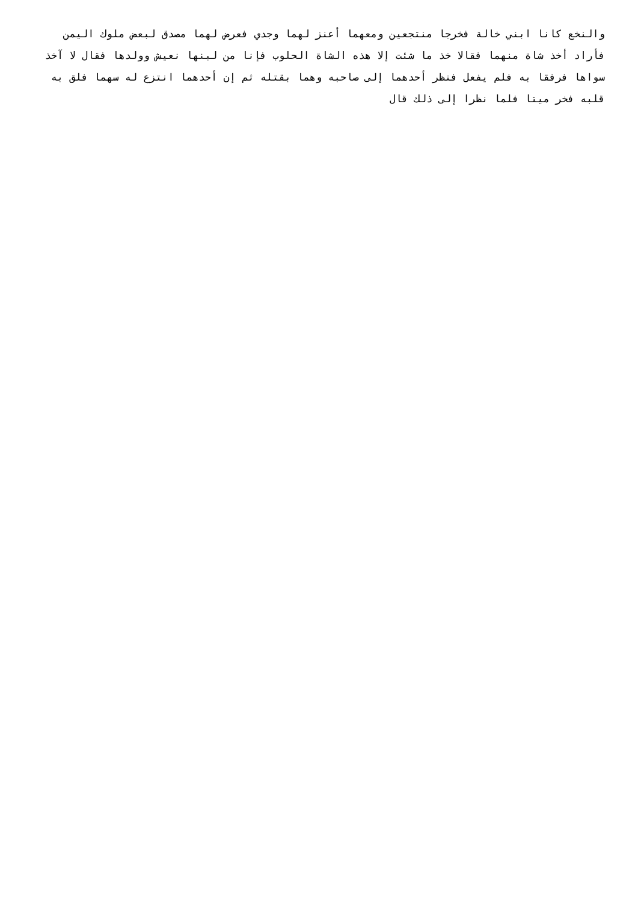والنخع كانا ابني خالة فخرجا منتجعين ومعهما أعنز لهما وجدي فعرض لهما مصدق لبعض ملوك اليمن فأراد أخذ شاة منهما فقالا خذ ما شئت إلا هذه الشاة الحلوب فإنا من لبنها نعيش وولدها فقال لا آخذ سواها فرفقا به فلم يفعل فنظر أحدهما إلى صاحبه وهما بقتله ثم إن أحدهما انتزع له سهما فلق به قلبه فخر ميتا فلما نظرا إلى ذلك قال